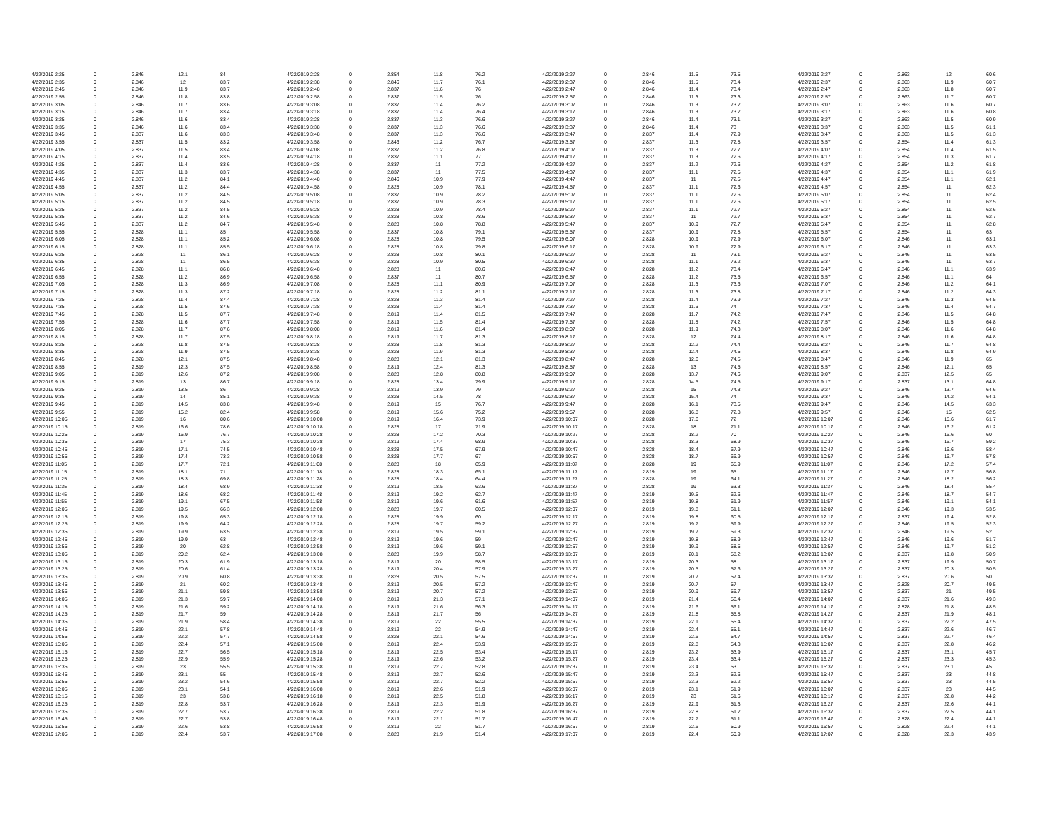| 4/22/2019 2:25 | 0 | 2.846 | 12.1 | 84 | 4/22/2019 2:28 | 0 | 2.854 | 11.8 | 76.2 | 4/22/2019 2:27 | 0 | 2.846 | 11.5 | 73.5 | 4/22/2019 2:27 | 0 | 2.863 | 12 | 60.6 |
| 4/22/2019 2:35 | 0 | 2.846 | 12 | 83.7 | 4/22/2019 2:38 | 0 | 2.846 | 11.7 | 76.1 | 4/22/2019 2:37 | 0 | 2.846 | 11.5 | 73.4 | 4/22/2019 2:37 | 0 | 2.863 | 11.9 | 60.7 |
| 4/22/2019 2:45 | 0 | 2.846 | 11.9 | 83.7 | 4/22/2019 2:48 | 0 | 2.837 | 11.6 | 76 | 4/22/2019 2:47 | 0 | 2.846 | 11.4 | 73.4 | 4/22/2019 2:47 | 0 | 2.863 | 11.8 | 60.7 |
| 4/22/2019 2:55 | 0 | 2.846 | 11.8 | 83.8 | 4/22/2019 2:58 | 0 | 2.837 | 11.5 | 76 | 4/22/2019 2:57 | 0 | 2.846 | 11.3 | 73.3 | 4/22/2019 2:57 | 0 | 2.863 | 11.7 | 60.7 |
| 4/22/2019 3:05 | 0 | 2.846 | 11.7 | 83.6 | 4/22/2019 3:08 | 0 | 2.837 | 11.4 | 76.2 | 4/22/2019 3:07 | 0 | 2.846 | 11.3 | 73.2 | 4/22/2019 3:07 | 0 | 2.863 | 11.6 | 60.7 |
| 4/22/2019 3:15 | 0 | 2.846 | 11.7 | 83.4 | 4/22/2019 3:18 | 0 | 2.837 | 11.4 | 76.4 | 4/22/2019 3:17 | 0 | 2.846 | 11.3 | 73.2 | 4/22/2019 3:17 | 0 | 2.863 | 11.6 | 60.8 |
| 4/22/2019 3:25 | 0 | 2.846 | 11.6 | 83.4 | 4/22/2019 3:28 | 0 | 2.837 | 11.3 | 76.6 | 4/22/2019 3:27 | 0 | 2.846 | 11.4 | 73.1 | 4/22/2019 3:27 | 0 | 2.863 | 11.5 | 60.9 |
| 4/22/2019 3:35 | 0 | 2.846 | 11.6 | 83.4 | 4/22/2019 3:38 | 0 | 2.837 | 11.3 | 76.6 | 4/22/2019 3:37 | 0 | 2.846 | 11.4 | 73 | 4/22/2019 3:37 | 0 | 2.863 | 11.5 | 61.1 |
| 4/22/2019 3:45 | 0 | 2.837 | 11.6 | 83.3 | 4/22/2019 3:48 | 0 | 2.837 | 11.3 | 76.6 | 4/22/2019 3:47 | 0 | 2.837 | 11.4 | 72.9 | 4/22/2019 3:47 | 0 | 2.863 | 11.5 | 61.3 |
| 4/22/2019 3:55 | 0 | 2.837 | 11.5 | 83.2 | 4/22/2019 3:58 | 0 | 2.846 | 11.2 | 76.7 | 4/22/2019 3:57 | 0 | 2.837 | 11.3 | 72.8 | 4/22/2019 3:57 | 0 | 2.854 | 11.4 | 61.3 |
| 4/22/2019 4:05 | 0 | 2.837 | 11.5 | 83.4 | 4/22/2019 4:08 | 0 | 2.837 | 11.2 | 76.8 | 4/22/2019 4:07 | 0 | 2.837 | 11.3 | 72.7 | 4/22/2019 4:07 | 0 | 2.854 | 11.4 | 61.5 |
| 4/22/2019 4:15 | 0 | 2.837 | 11.4 | 83.5 | 4/22/2019 4:18 | 0 | 2.837 | 11.1 | 77 | 4/22/2019 4:17 | 0 | 2.837 | 11.3 | 72.6 | 4/22/2019 4:17 | 0 | 2.854 | 11.3 | 61.7 |
| 4/22/2019 4:25 | 0 | 2.837 | 11.4 | 83.6 | 4/22/2019 4:28 | 0 | 2.837 | 11 | 77.2 | 4/22/2019 4:27 | 0 | 2.837 | 11.2 | 72.6 | 4/22/2019 4:27 | 0 | 2.854 | 11.2 | 61.8 |
| 4/22/2019 4:35 | 0 | 2.837 | 11.3 | 83.7 | 4/22/2019 4:38 | 0 | 2.837 | 11 | 77.5 | 4/22/2019 4:37 | 0 | 2.837 | 11.1 | 72.5 | 4/22/2019 4:37 | 0 | 2.854 | 11.1 | 61.9 |
| 4/22/2019 4:45 | 0 | 2.837 | 11.2 | 84.1 | 4/22/2019 4:48 | 0 | 2.846 | 10.9 | 77.9 | 4/22/2019 4:47 | 0 | 2.837 | 11 | 72.5 | 4/22/2019 4:47 | 0 | 2.854 | 11.1 | 62.1 |
| 4/22/2019 4:55 | 0 | 2.837 | 11.2 | 84.4 | 4/22/2019 4:58 | 0 | 2.828 | 10.9 | 78.1 | 4/22/2019 4:57 | 0 | 2.837 | 11.1 | 72.6 | 4/22/2019 4:57 | 0 | 2.854 | 11 | 62.3 |
| 4/22/2019 5:05 | 0 | 2.837 | 11.2 | 84.5 | 4/22/2019 5:08 | 0 | 2.837 | 10.9 | 78.2 | 4/22/2019 5:07 | 0 | 2.837 | 11.1 | 72.6 | 4/22/2019 5:07 | 0 | 2.854 | 11 | 62.4 |
| 4/22/2019 5:15 | 0 | 2.837 | 11.2 | 84.5 | 4/22/2019 5:18 | 0 | 2.837 | 10.9 | 78.3 | 4/22/2019 5:17 | 0 | 2.837 | 11.1 | 72.6 | 4/22/2019 5:17 | 0 | 2.854 | 11 | 62.5 |
| 4/22/2019 5:25 | 0 | 2.837 | 11.2 | 84.5 | 4/22/2019 5:28 | 0 | 2.828 | 10.9 | 78.4 | 4/22/2019 5:27 | 0 | 2.837 | 11.1 | 72.7 | 4/22/2019 5:27 | 0 | 2.854 | 11 | 62.6 |
| 4/22/2019 5:35 | 0 | 2.837 | 11.2 | 84.6 | 4/22/2019 5:38 | 0 | 2.828 | 10.8 | 78.6 | 4/22/2019 5:37 | 0 | 2.837 | 11 | 72.7 | 4/22/2019 5:37 | 0 | 2.854 | 11 | 62.7 |
| 4/22/2019 5:45 | 0 | 2.837 | 11.2 | 84.7 | 4/22/2019 5:48 | 0 | 2.828 | 10.8 | 78.8 | 4/22/2019 5:47 | 0 | 2.837 | 10.9 | 72.7 | 4/22/2019 5:47 | 0 | 2.854 | 11 | 62.8 |
| 4/22/2019 5:55 | 0 | 2.828 | 11.1 | 85 | 4/22/2019 5:58 | 0 | 2.837 | 10.8 | 79.1 | 4/22/2019 5:57 | 0 | 2.837 | 10.9 | 72.8 | 4/22/2019 5:57 | 0 | 2.854 | 11 | 63 |
| 4/22/2019 6:05 | 0 | 2.828 | 11.1 | 85.2 | 4/22/2019 6:08 | 0 | 2.828 | 10.8 | 79.5 | 4/22/2019 6:07 | 0 | 2.828 | 10.9 | 72.9 | 4/22/2019 6:07 | 0 | 2.846 | 11 | 63.1 |
| 4/22/2019 6:15 | 0 | 2.828 | 11.1 | 85.5 | 4/22/2019 6:18 | 0 | 2.828 | 10.8 | 79.8 | 4/22/2019 6:17 | 0 | 2.828 | 10.9 | 72.9 | 4/22/2019 6:17 | 0 | 2.846 | 11 | 63.3 |
| 4/22/2019 6:25 | 0 | 2.828 | 11 | 86.1 | 4/22/2019 6:28 | 0 | 2.828 | 10.8 | 80.1 | 4/22/2019 6:27 | 0 | 2.828 | 11 | 73.1 | 4/22/2019 6:27 | 0 | 2.846 | 11 | 63.5 |
| 4/22/2019 6:35 | 0 | 2.828 | 11 | 86.5 | 4/22/2019 6:38 | 0 | 2.828 | 10.9 | 80.5 | 4/22/2019 6:37 | 0 | 2.828 | 11.1 | 73.2 | 4/22/2019 6:37 | 0 | 2.846 | 11 | 63.7 |
| 4/22/2019 6:45 | 0 | 2.828 | 11.1 | 86.8 | 4/22/2019 6:48 | 0 | 2.828 | 11 | 80.6 | 4/22/2019 6:47 | 0 | 2.828 | 11.2 | 73.4 | 4/22/2019 6:47 | 0 | 2.846 | 11.1 | 63.9 |
| 4/22/2019 6:55 | 0 | 2.828 | 11.2 | 86.9 | 4/22/2019 6:58 | 0 | 2.837 | 11 | 80.7 | 4/22/2019 6:57 | 0 | 2.828 | 11.2 | 73.5 | 4/22/2019 6:57 | 0 | 2.846 | 11.1 | 64 |
| 4/22/2019 7:05 | 0 | 2.828 | 11.3 | 86.9 | 4/22/2019 7:08 | 0 | 2.828 | 11.1 | 80.9 | 4/22/2019 7:07 | 0 | 2.828 | 11.3 | 73.6 | 4/22/2019 7:07 | 0 | 2.846 | 11.2 | 64.1 |
| 4/22/2019 7:15 | 0 | 2.828 | 11.3 | 87.2 | 4/22/2019 7:18 | 0 | 2.828 | 11.2 | 81.1 | 4/22/2019 7:17 | 0 | 2.828 | 11.3 | 73.8 | 4/22/2019 7:17 | 0 | 2.846 | 11.2 | 64.3 |
| 4/22/2019 7:25 | 0 | 2.828 | 11.4 | 87.4 | 4/22/2019 7:28 | 0 | 2.828 | 11.3 | 81.4 | 4/22/2019 7:27 | 0 | 2.828 | 11.4 | 73.9 | 4/22/2019 7:27 | 0 | 2.846 | 11.3 | 64.5 |
| 4/22/2019 7:35 | 0 | 2.828 | 11.5 | 87.6 | 4/22/2019 7:38 | 0 | 2.828 | 11.4 | 81.4 | 4/22/2019 7:37 | 0 | 2.828 | 11.6 | 74 | 4/22/2019 7:37 | 0 | 2.846 | 11.4 | 64.7 |
| 4/22/2019 7:45 | 0 | 2.828 | 11.5 | 87.7 | 4/22/2019 7:48 | 0 | 2.819 | 11.4 | 81.5 | 4/22/2019 7:47 | 0 | 2.828 | 11.7 | 74.2 | 4/22/2019 7:47 | 0 | 2.846 | 11.5 | 64.8 |
| 4/22/2019 7:55 | 0 | 2.828 | 11.6 | 87.7 | 4/22/2019 7:58 | 0 | 2.819 | 11.5 | 81.4 | 4/22/2019 7:57 | 0 | 2.828 | 11.8 | 74.2 | 4/22/2019 7:57 | 0 | 2.846 | 11.5 | 64.8 |
| 4/22/2019 8:05 | 0 | 2.828 | 11.7 | 87.6 | 4/22/2019 8:08 | 0 | 2.819 | 11.6 | 81.4 | 4/22/2019 8:07 | 0 | 2.828 | 11.9 | 74.3 | 4/22/2019 8:07 | 0 | 2.846 | 11.6 | 64.8 |
| 4/22/2019 8:15 | 0 | 2.828 | 11.7 | 87.5 | 4/22/2019 8:18 | 0 | 2.819 | 11.7 | 81.3 | 4/22/2019 8:17 | 0 | 2.828 | 12 | 74.4 | 4/22/2019 8:17 | 0 | 2.846 | 11.6 | 64.8 |
| 4/22/2019 8:25 | 0 | 2.828 | 11.8 | 87.5 | 4/22/2019 8:28 | 0 | 2.828 | 11.8 | 81.3 | 4/22/2019 8:27 | 0 | 2.828 | 12.2 | 74.4 | 4/22/2019 8:27 | 0 | 2.846 | 11.7 | 64.8 |
| 4/22/2019 8:35 | 0 | 2.828 | 11.9 | 87.5 | 4/22/2019 8:38 | 0 | 2.828 | 11.9 | 81.3 | 4/22/2019 8:37 | 0 | 2.828 | 12.4 | 74.5 | 4/22/2019 8:37 | 0 | 2.846 | 11.8 | 64.9 |
| 4/22/2019 8:45 | 0 | 2.828 | 12.1 | 87.5 | 4/22/2019 8:48 | 0 | 2.828 | 12.1 | 81.3 | 4/22/2019 8:47 | 0 | 2.828 | 12.6 | 74.5 | 4/22/2019 8:47 | 0 | 2.846 | 11.9 | 65 |
| 4/22/2019 8:55 | 0 | 2.819 | 12.3 | 87.5 | 4/22/2019 8:58 | 0 | 2.819 | 12.4 | 81.3 | 4/22/2019 8:57 | 0 | 2.828 | 13 | 74.5 | 4/22/2019 8:57 | 0 | 2.846 | 12.1 | 65 |
| 4/22/2019 9:05 | 0 | 2.819 | 12.6 | 87.2 | 4/22/2019 9:08 | 0 | 2.828 | 12.8 | 80.8 | 4/22/2019 9:07 | 0 | 2.828 | 13.7 | 74.6 | 4/22/2019 9:07 | 0 | 2.837 | 12.5 | 65 |
| 4/22/2019 9:15 | 0 | 2.819 | 13 | 86.7 | 4/22/2019 9:18 | 0 | 2.828 | 13.4 | 79.9 | 4/22/2019 9:17 | 0 | 2.828 | 14.5 | 74.5 | 4/22/2019 9:17 | 0 | 2.837 | 13.1 | 64.8 |
| 4/22/2019 9:25 | 0 | 2.819 | 13.5 | 86 | 4/22/2019 9:28 | 0 | 2.819 | 13.9 | 79 | 4/22/2019 9:27 | 0 | 2.828 | 15 | 74.3 | 4/22/2019 9:27 | 0 | 2.846 | 13.7 | 64.6 |
| 4/22/2019 9:35 | 0 | 2.819 | 14 | 85.1 | 4/22/2019 9:38 | 0 | 2.828 | 14.5 | 78 | 4/22/2019 9:37 | 0 | 2.828 | 15.4 | 74 | 4/22/2019 9:37 | 0 | 2.846 | 14.2 | 64.1 |
| 4/22/2019 9:45 | 0 | 2.819 | 14.5 | 83.8 | 4/22/2019 9:48 | 0 | 2.819 | 15 | 76.7 | 4/22/2019 9:47 | 0 | 2.828 | 16.1 | 73.5 | 4/22/2019 9:47 | 0 | 2.846 | 14.5 | 63.3 |
| 4/22/2019 9:55 | 0 | 2.819 | 15.2 | 82.4 | 4/22/2019 9:58 | 0 | 2.819 | 15.6 | 75.2 | 4/22/2019 9:57 | 0 | 2.828 | 16.8 | 72.8 | 4/22/2019 9:57 | 0 | 2.846 | 15 | 62.5 |
| 4/22/2019 10:05 | 0 | 2.819 | 16 | 80.6 | 4/22/2019 10:08 | 0 | 2.819 | 16.4 | 73.9 | 4/22/2019 10:07 | 0 | 2.828 | 17.6 | 72 | 4/22/2019 10:07 | 0 | 2.846 | 15.6 | 61.7 |
| 4/22/2019 10:15 | 0 | 2.819 | 16.6 | 78.6 | 4/22/2019 10:18 | 0 | 2.828 | 17 | 71.9 | 4/22/2019 10:17 | 0 | 2.828 | 18 | 71.1 | 4/22/2019 10:17 | 0 | 2.846 | 16.2 | 61.2 |
| 4/22/2019 10:25 | 0 | 2.819 | 16.9 | 76.7 | 4/22/2019 10:28 | 0 | 2.828 | 17.2 | 70.3 | 4/22/2019 10:27 | 0 | 2.828 | 18.2 | 70 | 4/22/2019 10:27 | 0 | 2.846 | 16.6 | 60 |
| 4/22/2019 10:35 | 0 | 2.819 | 17 | 75.3 | 4/22/2019 10:38 | 0 | 2.819 | 17.4 | 68.9 | 4/22/2019 10:37 | 0 | 2.828 | 18.3 | 68.9 | 4/22/2019 10:37 | 0 | 2.846 | 16.7 | 59.2 |
| 4/22/2019 10:45 | 0 | 2.819 | 17.1 | 74.5 | 4/22/2019 10:48 | 0 | 2.828 | 17.5 | 67.9 | 4/22/2019 10:47 | 0 | 2.828 | 18.4 | 67.9 | 4/22/2019 10:47 | 0 | 2.846 | 16.6 | 58.4 |
| 4/22/2019 10:55 | 0 | 2.819 | 17.4 | 73.3 | 4/22/2019 10:58 | 0 | 2.828 | 17.7 | 67 | 4/22/2019 10:57 | 0 | 2.828 | 18.7 | 66.9 | 4/22/2019 10:57 | 0 | 2.846 | 16.7 | 57.8 |
| 4/22/2019 11:05 | 0 | 2.819 | 17.7 | 72.1 | 4/22/2019 11:08 | 0 | 2.828 | 18 | 65.9 | 4/22/2019 11:07 | 0 | 2.828 | 19 | 65.9 | 4/22/2019 11:07 | 0 | 2.846 | 17.2 | 57.4 |
| 4/22/2019 11:15 | 0 | 2.819 | 18.1 | 71 | 4/22/2019 11:18 | 0 | 2.828 | 18.3 | 65.1 | 4/22/2019 11:17 | 0 | 2.819 | 19 | 65 | 4/22/2019 11:17 | 0 | 2.846 | 17.7 | 56.8 |
| 4/22/2019 11:25 | 0 | 2.819 | 18.3 | 69.8 | 4/22/2019 11:28 | 0 | 2.828 | 18.4 | 64.4 | 4/22/2019 11:27 | 0 | 2.828 | 19 | 64.1 | 4/22/2019 11:27 | 0 | 2.846 | 18.2 | 56.2 |
| 4/22/2019 11:35 | 0 | 2.819 | 18.4 | 68.9 | 4/22/2019 11:38 | 0 | 2.819 | 18.5 | 63.6 | 4/22/2019 11:37 | 0 | 2.828 | 19 | 63.3 | 4/22/2019 11:37 | 0 | 2.846 | 18.4 | 55.4 |
| 4/22/2019 11:45 | 0 | 2.819 | 18.6 | 68.2 | 4/22/2019 11:48 | 0 | 2.819 | 19.2 | 62.7 | 4/22/2019 11:47 | 0 | 2.819 | 19.5 | 62.6 | 4/22/2019 11:47 | 0 | 2.846 | 18.7 | 54.7 |
| 4/22/2019 11:55 | 0 | 2.819 | 19.1 | 67.5 | 4/22/2019 11:58 | 0 | 2.819 | 19.6 | 61.6 | 4/22/2019 11:57 | 0 | 2.819 | 19.8 | 61.9 | 4/22/2019 11:57 | 0 | 2.846 | 19.1 | 54.1 |
| 4/22/2019 12:05 | 0 | 2.819 | 19.5 | 66.3 | 4/22/2019 12:08 | 0 | 2.828 | 19.7 | 60.5 | 4/22/2019 12:07 | 0 | 2.819 | 19.8 | 61.1 | 4/22/2019 12:07 | 0 | 2.846 | 19.3 | 53.5 |
| 4/22/2019 12:15 | 0 | 2.819 | 19.8 | 65.3 | 4/22/2019 12:18 | 0 | 2.828 | 19.9 | 60 | 4/22/2019 12:17 | 0 | 2.819 | 19.8 | 60.5 | 4/22/2019 12:17 | 0 | 2.837 | 19.4 | 52.8 |
| 4/22/2019 12:25 | 0 | 2.819 | 19.9 | 64.2 | 4/22/2019 12:28 | 0 | 2.828 | 19.7 | 59.2 | 4/22/2019 12:27 | 0 | 2.819 | 19.7 | 59.9 | 4/22/2019 12:27 | 0 | 2.846 | 19.5 | 52.3 |
| 4/22/2019 12:35 | 0 | 2.819 | 19.9 | 63.5 | 4/22/2019 12:38 | 0 | 2.819 | 19.5 | 59.1 | 4/22/2019 12:37 | 0 | 2.819 | 19.7 | 59.3 | 4/22/2019 12:37 | 0 | 2.846 | 19.5 | 52 |
| 4/22/2019 12:45 | 0 | 2.819 | 19.9 | 63 | 4/22/2019 12:48 | 0 | 2.819 | 19.6 | 59 | 4/22/2019 12:47 | 0 | 2.819 | 19.8 | 58.9 | 4/22/2019 12:47 | 0 | 2.846 | 19.6 | 51.7 |
| 4/22/2019 12:55 | 0 | 2.819 | 20 | 62.8 | 4/22/2019 12:58 | 0 | 2.819 | 19.6 | 59.1 | 4/22/2019 12:57 | 0 | 2.819 | 19.9 | 58.5 | 4/22/2019 12:57 | 0 | 2.846 | 19.7 | 51.2 |
| 4/22/2019 13:05 | 0 | 2.819 | 20.2 | 62.4 | 4/22/2019 13:08 | 0 | 2.828 | 19.9 | 58.7 | 4/22/2019 13:07 | 0 | 2.819 | 20.1 | 58.2 | 4/22/2019 13:07 | 0 | 2.837 | 19.8 | 50.9 |
| 4/22/2019 13:15 | 0 | 2.819 | 20.3 | 61.9 | 4/22/2019 13:18 | 0 | 2.819 | 20 | 58.5 | 4/22/2019 13:17 | 0 | 2.819 | 20.3 | 58 | 4/22/2019 13:17 | 0 | 2.837 | 19.9 | 50.7 |
| 4/22/2019 13:25 | 0 | 2.819 | 20.6 | 61.4 | 4/22/2019 13:28 | 0 | 2.819 | 20.4 | 57.9 | 4/22/2019 13:27 | 0 | 2.819 | 20.5 | 57.6 | 4/22/2019 13:27 | 0 | 2.837 | 20.3 | 50.5 |
| 4/22/2019 13:35 | 0 | 2.819 | 20.9 | 60.8 | 4/22/2019 13:38 | 0 | 2.828 | 20.5 | 57.5 | 4/22/2019 13:37 | 0 | 2.819 | 20.7 | 57.4 | 4/22/2019 13:37 | 0 | 2.837 | 20.6 | 50 |
| 4/22/2019 13:45 | 0 | 2.819 | 21 | 60.2 | 4/22/2019 13:48 | 0 | 2.819 | 20.5 | 57.2 | 4/22/2019 13:47 | 0 | 2.819 | 20.7 | 57 | 4/22/2019 13:47 | 0 | 2.828 | 20.7 | 49.5 |
| 4/22/2019 13:55 | 0 | 2.819 | 21.1 | 59.8 | 4/22/2019 13:58 | 0 | 2.819 | 20.7 | 57.2 | 4/22/2019 13:57 | 0 | 2.819 | 20.9 | 56.7 | 4/22/2019 13:57 | 0 | 2.837 | 21 | 49.5 |
| 4/22/2019 14:05 | 0 | 2.819 | 21.3 | 59.7 | 4/22/2019 14:08 | 0 | 2.819 | 21.3 | 57.1 | 4/22/2019 14:07 | 0 | 2.819 | 21.4 | 56.4 | 4/22/2019 14:07 | 0 | 2.837 | 21.6 | 49.3 |
| 4/22/2019 14:15 | 0 | 2.819 | 21.6 | 59.2 | 4/22/2019 14:18 | 0 | 2.819 | 21.6 | 56.3 | 4/22/2019 14:17 | 0 | 2.819 | 21.6 | 56.1 | 4/22/2019 14:17 | 0 | 2.828 | 21.8 | 48.5 |
| 4/22/2019 14:25 | 0 | 2.819 | 21.7 | 59 | 4/22/2019 14:28 | 0 | 2.819 | 21.7 | 56 | 4/22/2019 14:27 | 0 | 2.819 | 21.8 | 55.8 | 4/22/2019 14:27 | 0 | 2.837 | 21.9 | 48.1 |
| 4/22/2019 14:35 | 0 | 2.819 | 21.9 | 58.4 | 4/22/2019 14:38 | 0 | 2.819 | 22 | 55.5 | 4/22/2019 14:37 | 0 | 2.819 | 22.1 | 55.4 | 4/22/2019 14:37 | 0 | 2.837 | 22.2 | 47.5 |
| 4/22/2019 14:45 | 0 | 2.819 | 22.1 | 57.8 | 4/22/2019 14:48 | 0 | 2.819 | 22 | 54.9 | 4/22/2019 14:47 | 0 | 2.819 | 22.4 | 55.1 | 4/22/2019 14:47 | 0 | 2.837 | 22.6 | 46.7 |
| 4/22/2019 14:55 | 0 | 2.819 | 22.2 | 57.7 | 4/22/2019 14:58 | 0 | 2.828 | 22.1 | 54.6 | 4/22/2019 14:57 | 0 | 2.819 | 22.6 | 54.7 | 4/22/2019 14:57 | 0 | 2.837 | 22.7 | 46.4 |
| 4/22/2019 15:05 | 0 | 2.819 | 22.4 | 57.1 | 4/22/2019 15:08 | 0 | 2.819 | 22.4 | 53.9 | 4/22/2019 15:07 | 0 | 2.819 | 22.8 | 54.3 | 4/22/2019 15:07 | 0 | 2.837 | 22.8 | 46.2 |
| 4/22/2019 15:15 | 0 | 2.819 | 22.7 | 56.5 | 4/22/2019 15:18 | 0 | 2.819 | 22.5 | 53.4 | 4/22/2019 15:17 | 0 | 2.819 | 23.2 | 53.9 | 4/22/2019 15:17 | 0 | 2.837 | 23.1 | 45.7 |
| 4/22/2019 15:25 | 0 | 2.819 | 22.9 | 55.9 | 4/22/2019 15:28 | 0 | 2.819 | 22.6 | 53.2 | 4/22/2019 15:27 | 0 | 2.819 | 23.4 | 53.4 | 4/22/2019 15:27 | 0 | 2.837 | 23.3 | 45.3 |
| 4/22/2019 15:35 | 0 | 2.819 | 23 | 55.5 | 4/22/2019 15:38 | 0 | 2.819 | 22.7 | 52.8 | 4/22/2019 15:37 | 0 | 2.819 | 23.4 | 53 | 4/22/2019 15:37 | 0 | 2.837 | 23.1 | 45 |
| 4/22/2019 15:45 | 0 | 2.819 | 23.1 | 55 | 4/22/2019 15:48 | 0 | 2.819 | 22.7 | 52.6 | 4/22/2019 15:47 | 0 | 2.819 | 23.3 | 52.6 | 4/22/2019 15:47 | 0 | 2.837 | 23 | 44.8 |
| 4/22/2019 15:55 | 0 | 2.819 | 23.2 | 54.6 | 4/22/2019 15:58 | 0 | 2.819 | 22.7 | 52.2 | 4/22/2019 15:57 | 0 | 2.819 | 23.3 | 52.2 | 4/22/2019 15:57 | 0 | 2.837 | 23 | 44.5 |
| 4/22/2019 16:05 | 0 | 2.819 | 23.1 | 54.1 | 4/22/2019 16:08 | 0 | 2.819 | 22.6 | 51.9 | 4/22/2019 16:07 | 0 | 2.819 | 23.1 | 51.9 | 4/22/2019 16:07 | 0 | 2.837 | 23 | 44.5 |
| 4/22/2019 16:15 | 0 | 2.819 | 23 | 53.8 | 4/22/2019 16:18 | 0 | 2.819 | 22.5 | 51.8 | 4/22/2019 16:17 | 0 | 2.819 | 23 | 51.6 | 4/22/2019 16:17 | 0 | 2.837 | 22.8 | 44.2 |
| 4/22/2019 16:25 | 0 | 2.819 | 22.8 | 53.7 | 4/22/2019 16:28 | 0 | 2.819 | 22.3 | 51.9 | 4/22/2019 16:27 | 0 | 2.819 | 22.9 | 51.3 | 4/22/2019 16:27 | 0 | 2.837 | 22.6 | 44.1 |
| 4/22/2019 16:35 | 0 | 2.819 | 22.7 | 53.7 | 4/22/2019 16:38 | 0 | 2.819 | 22.2 | 51.8 | 4/22/2019 16:37 | 0 | 2.819 | 22.8 | 51.2 | 4/22/2019 16:37 | 0 | 2.837 | 22.5 | 44.1 |
| 4/22/2019 16:45 | 0 | 2.819 | 22.7 | 53.8 | 4/22/2019 16:48 | 0 | 2.819 | 22.1 | 51.7 | 4/22/2019 16:47 | 0 | 2.819 | 22.7 | 51.1 | 4/22/2019 16:47 | 0 | 2.828 | 22.4 | 44.1 |
| 4/22/2019 16:55 | 0 | 2.819 | 22.6 | 53.8 | 4/22/2019 16:58 | 0 | 2.819 | 22 | 51.7 | 4/22/2019 16:57 | 0 | 2.819 | 22.6 | 50.9 | 4/22/2019 16:57 | 0 | 2.828 | 22.4 | 44.1 |
| 4/22/2019 17:05 | 0 | 2.819 | 22.4 | 53.7 | 4/22/2019 17:08 | 0 | 2.828 | 21.9 | 51.4 | 4/22/2019 17:07 | 0 | 2.819 | 22.4 | 50.9 | 4/22/2019 17:07 | 0 | 2.828 | 22.3 | 43.9 |